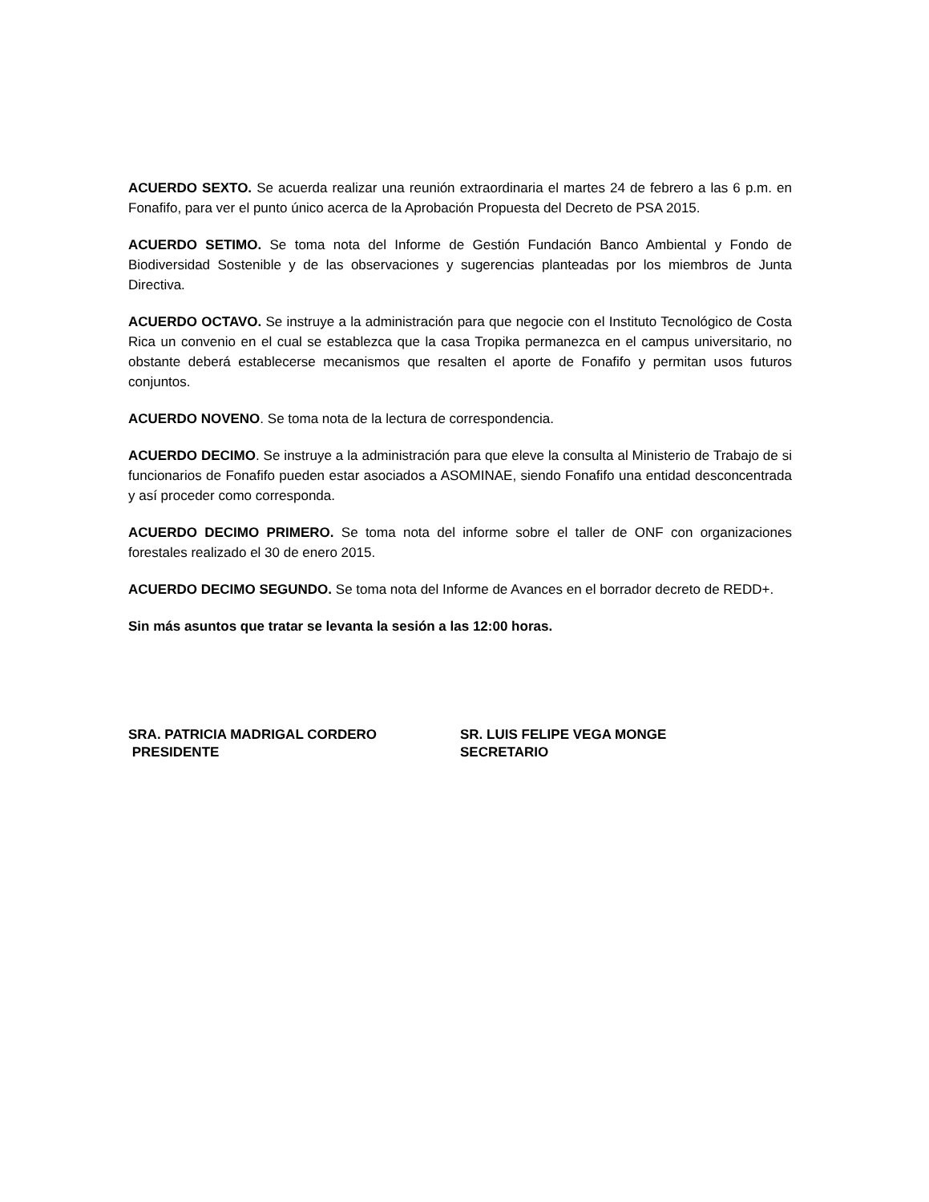ACUERDO SEXTO. Se acuerda realizar una reunión extraordinaria el martes 24 de febrero a las 6 p.m. en Fonafifo, para ver el punto único acerca de la Aprobación Propuesta del Decreto de PSA 2015.
ACUERDO SETIMO. Se toma nota del Informe de Gestión Fundación Banco Ambiental y Fondo de Biodiversidad Sostenible y de las observaciones y sugerencias planteadas por los miembros de Junta Directiva.
ACUERDO OCTAVO. Se instruye a la administración para que negocie con el Instituto Tecnológico de Costa Rica un convenio en el cual se establezca que la casa Tropika permanezca en el campus universitario, no obstante deberá establecerse mecanismos que resalten el aporte de Fonafifo y permitan usos futuros conjuntos.
ACUERDO NOVENO. Se toma nota de la lectura de correspondencia.
ACUERDO DECIMO. Se instruye a la administración para que eleve la consulta al Ministerio de Trabajo de si funcionarios de Fonafifo pueden estar asociados a ASOMINAE, siendo Fonafifo una entidad desconcentrada y así proceder como corresponda.
ACUERDO DECIMO PRIMERO. Se toma nota del informe sobre el taller de ONF con organizaciones forestales realizado el 30 de enero 2015.
ACUERDO DECIMO SEGUNDO. Se toma nota del Informe de Avances en el borrador decreto de REDD+.
Sin más asuntos que tratar se levanta la sesión a las 12:00 horas.
SRA. PATRICIA MADRIGAL CORDERO
PRESIDENTE
SR. LUIS FELIPE VEGA MONGE
SECRETARIO